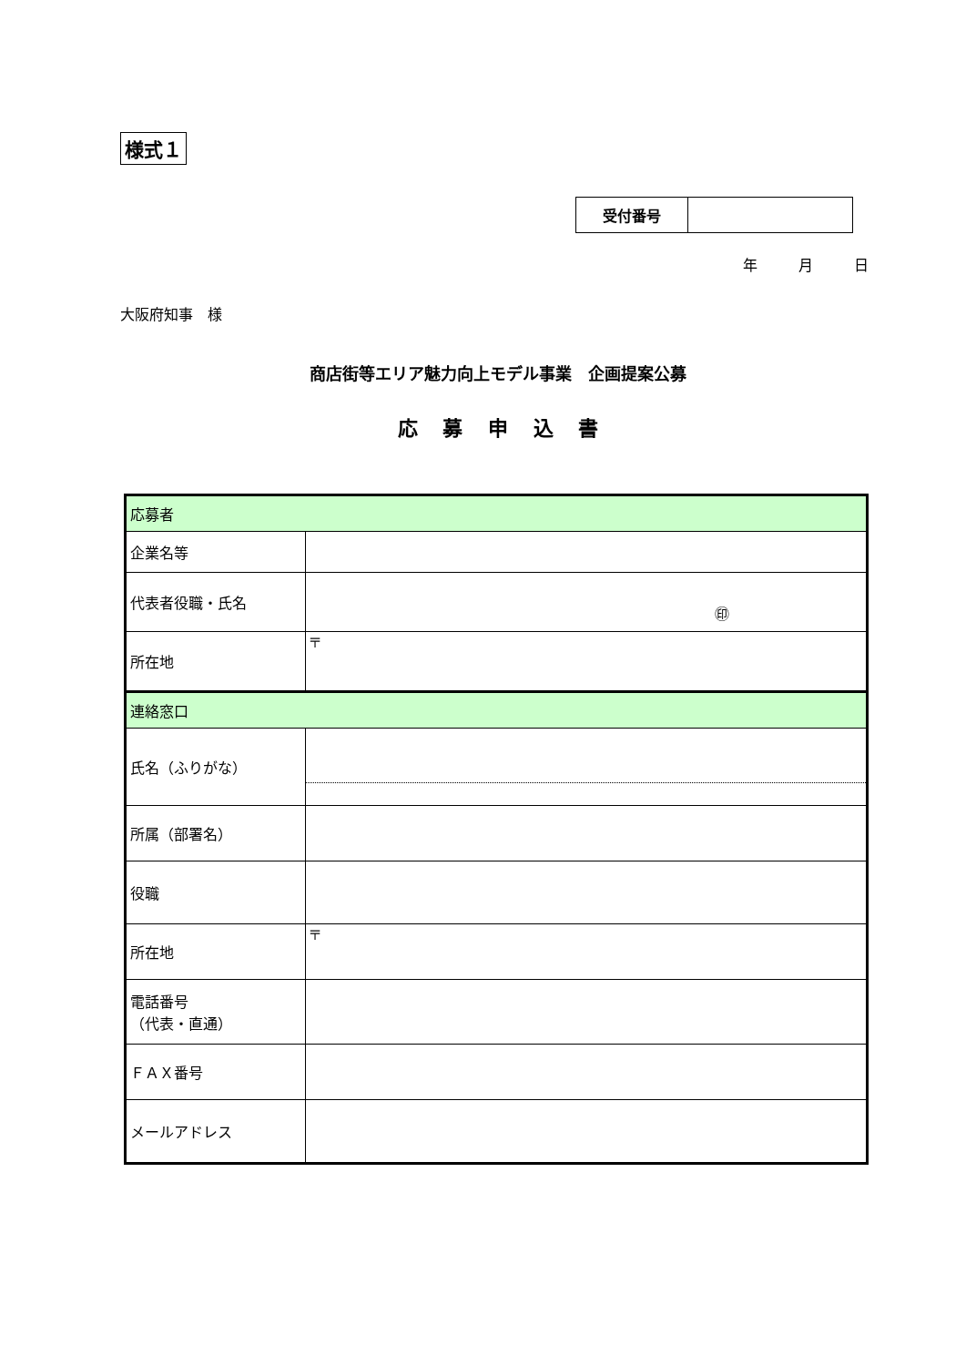様式１
| 受付番号 | |
年 月 日
大阪府知事　様
商店街等エリア魅力向上モデル事業　企画提案公募
応 募 申 込 書
| 応募者 | |
| 企業名等 | |
| 代表者役職・氏名 | ㊞ |
| 所在地 | 〒 |
| 連絡窓口 | |
| 氏名（ふりがな） | |
| 所属（部署名） | |
| 役職 | |
| 所在地 | 〒 |
| 電話番号 （代表・直通） | |
| ＦＡＸ番号 | |
| メールアドレス | |